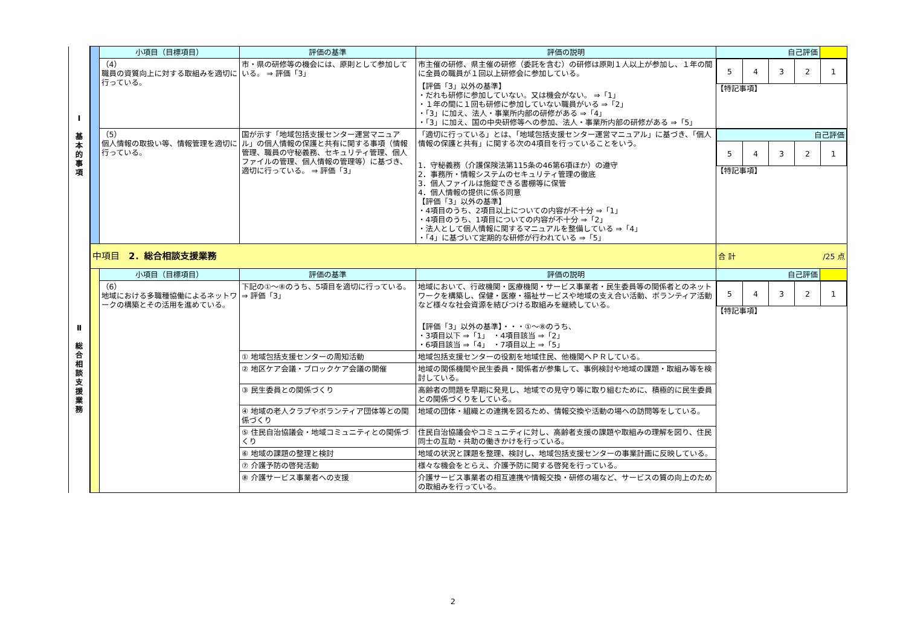| Ⅰ 基 本 的 事 項 | | 小項目（目標項目） | 評価の基準 | 評価の説明 | 自己評価 | |
| | | （4） 職員の資質向上に対する取組みを適切に行っている。 | 市・県の研修等の機会には、原則として参加している。 ⇒ 評価「3」 | 市主催の研修、県主催の研修（委託を含む）の研修は原則１人以上が参加し、１年の間に全員の職員が１回以上研修会に参加している。 【評価「3」以外の基準】 ・だれも研修に参加していない。又は機会がない。 ⇒「1」 ・１年の間に１回も研修に参加していない職員がいる ⇒「2」 ・「3」に加え、法人・事業所内部の研修がある ⇒「4」 ・「3」に加え、国の中央研修等への参加、法人・事業所内部の研修がある ⇒「5」 | / 5 / 4 / 3 / 2 / 1 / 【特記事項】 | |
| | | （5） 個人情報の取扱い等、情報管理を適切に行っている。 | 国が示す「地域包括支援センター運営マニュアル」の個人情報の保護と共有に関する事項（情報管理、職員の守秘義務、セキュリティ管理、個人ファイルの管理、個人情報の管理等）に基づき、適切に行っている。 ⇒ 評価「3」 | 「適切に行っている」とは、「地域包括支援センター運営マニュアル」に基づき、「個人情報の保護と共有」に関する次の4項目を行っていることをいう。 1．守秘義務（介護保険法第115条の46第6項ほか）の遵守 2．事務所・情報システムのセキュリティ管理の徹底 3．個人ファイルは施錠できる書棚等に保管 4．個人情報の提供に係る同意 【評価「3」以外の基準】 ・4項目のうち、2項目以上についての内容が不十分 ⇒「1」 ・4項目のうち、1項目についての内容が不十分 ⇒「2」 ・法人として個人情報に関するマニュアルを整備している ⇒「4」 ・「4」に基づいて定期的な研修が行われている ⇒「5」 | / 自己評価 / / / / / / --- / --- / --- / --- / --- / / 5 / 4 / 3 / 2 / 1 / 【特記事項】 | |
| Ⅱ 総 合 相 談 支 援 業 務 | 中項目 2．総合相談支援業務 | | | | 合 計 /25 点 | |
| | | 小項目（目標項目） | 評価の基準 | 評価の説明 | 自己評価 | |
| | | （6） 地域における多職種協働によるネットワークの構築とその活用を進めている。 | 下記の①～⑧のうち、5項目を適切に行っている。 ⇒ 評価「3」 | 地域において、行政機関・医療機関・サービス事業者・民生委員等の関係者とのネットワークを構築し、保健・医療・福祉サービスや地域の支え合い活動、ボランティア活動など様々な社会資源を結びつける取組みを継続している。 【評価「3」以外の基準】・・・①～⑧のうち、 ・3項目以下 ⇒「1」 ・4項目該当 ⇒「2」 ・6項目該当 ⇒「4」 ・7項目以上 ⇒「5」 | / 5 / 4 / 3 / 2 / 1 / 【特記事項】 | |
| | | | ① 地域包括支援センターの周知活動 | 地域包括支援センターの役割を地域住民、他機関へＰＲしている。 | | |
| | | | ② 地区ケア会議・ブロックケア会議の開催 | 地域の関係機関や民生委員・関係者が参集して、事例検討や地域の課題・取組み等を検討している。 | | |
| | | | ③ 民生委員との関係づくり | 高齢者の問題を早期に発見し、地域での見守り等に取り組むために、積極的に民生委員との関係づくりをしている。 | | |
| | | | ④ 地域の老人クラブやボランティア団体等との関係づくり | 地域の団体・組織との連携を図るため、情報交換や活動の場への訪問等をしている。 | | |
| | | | ⑤ 住民自治協議会・地域コミュニティとの関係づくり | 住民自治協議会やコミュニティに対し、高齢者支援の課題や取組みの理解を図り、住民同士の互助・共助の働きかけを行っている。 | | |
| | | | ⑥ 地域の課題の整理と検討 | 地域の状況と課題を整理、検討し、地域包括支援センターの事業計画に反映している。 | | |
| | | | ⑦ 介護予防の啓発活動 | 様々な機会をとらえ、介護予防に関する啓発を行っている。 | | |
| | | | ⑧ 介護サービス事業者への支援 | 介護サービス事業者の相互連携や情報交換・研修の場など、サービスの質の向上のための取組みを行っている。 | | |
2